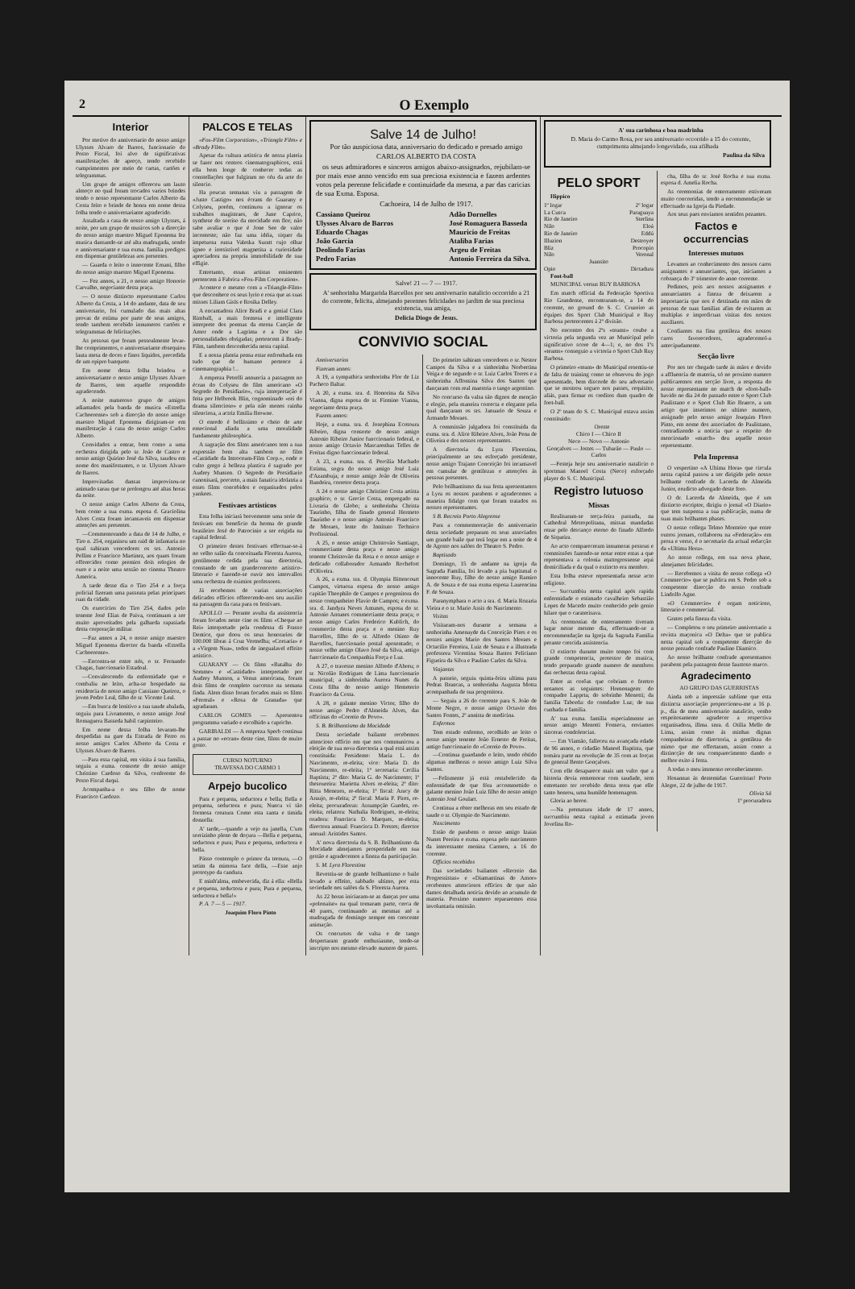2 O Exemplo
Interior
Por motivo do anniversario do nosso amigo Ulysses Alvaro de Barros, funcionario do Posto Fiscal, foi alvo de significativas manifestações de apreço, tendo recebido cumprimentos por meio de cartas, cartões e telegrammas.
Um grupo de amigos offereceu um lauto almoço no qual foram trocados varios brindes tendo o nosso representante Carlos Alberto da Costa feito o brinde de honra em nome dessa folha tendo o anniversariante agradecido.
Assaltada a casa do nosso amigo Ulysses, á noite, por um grupo de musicos sob a direcção do nosso amigo maestro Miguel Eponema fez musica dansando-se até alta madrugada, sendo o anniversariante e sua exma. familia prodigos em dispensar gentilelezas aos presentes.
— Guarda o leito o innocente Ernani, filho do nosso amigo maestro Miguel Eponema.
— Fez annos, a 21, o nosso amigo Honorio Carvalho, negociante desta praça.
— O nosso distincto representante Carlos Alberto da Costa, a 14 do andante, data de seu anniversario, foi cumulado das mais altas provas de estima por parte de seus amigos, tendo tambem recebido innumeros cartões e telegrammas de felicitações.
As pessoas que foram pessoalmente levar-lhe comprimentos, o anniversariante obsequiou lauta mesa de doces e finos liquidos, precedida de um opipro banquete.
Em nome desta folha brindou o anniversariante o nosso amigo Ulysses Alvaro de Barros, tem aquelle respondido agradecendo.
A noite numeroso grupo de amigos adiantados pela banda de musica «Estrella Cachoerense» sob a direcção do nosso amigo maestro Miguel Eponema dirigiram-se em manifestação á casa do nosso amigo Carlos Alberto.
Convidados a entrar, bem como a uma orchestra dirigida pelo sr. João de Castro e nosso amigo Quirino José da Silva, saudou em nome dos manifestantes, o sr. Ulysses Alvaro de Barros.
Improvisadas dansas improvisou-se animado sarau que se prolongou até altas horas da noite.
O nosso amigo Carlos Alberto da Costa, bem como a sua exma. esposa d. Graciolina Alves Costa foram incansaveis em dispensar attenções aos presentes.
—Commemorando a data de 14 de Julho, o Tiro n. 254, organisou um raid de infantaria no qual sahiram vencedores os srs. Antonio Pellins e Francisco Martinez, aos quaes foram offerecidos como premios dois relogios de ouro e a noite uma sessão no cinema Theatro America.
A tarde desse dia o Tiro 254 e a força policial fizeram uma passeata pelas principaes ruas da cidade.
Os exercicios do Tiro 254, dados pelo tenente José Elias de Paiva, continuam a ser muito aproveitados pela galharda rapasiada desta corporação militar.
—Faz annos a 24, o nosso amigo maestro Miguel Eponema director da banda «Estrella Cachoerense».
—Encontra-se entre nós, o sr. Fernando Chagas, funccionario Estadoal.
—Convalescendo da enfermidade que o combaliu no leito, acha-se hospedado na residencia do nosso amigo Cassiano Queiroz, o joven Pedro Leal, filho do sr. Vicente Leal.
—Em busca de lenitivo a sua saude abalada, seguiu para Livramento, o nosso amigo José Romaguera Basseda habil carpinteiro.
Em nome dessa folha levaram-lhe despedidas na gare da Estrada de Ferro os nosso amigos Carlos Alberto da Costa e Ulysses Alvaro de Barros.
—Para essa capital, em visita á sua familia, seguiu a exma. consorte do nosso amigo Christino Cardoso da Silva, conferente do Posto Fiscal daqui.
Acompanha-a o seu filho de nome Francisco Cardozo.
PALCOS E TELAS
«Fox-Film Corporation», «Triangle Film» e «Brady Film».
Apesar da cultura artistica de nossa plateia se fazer nos centros cinematographicos, está ella bem longe de conhecer todas as constellações que fulgiram no céu da arte do silencio.
Ha poucas semanas viu a passagem de «Justo Castigo» nos écrans do Guarany e Colyseu, porém, continuou a ignorar os trabalhos magistraes, de June Caprice, synthese do sorriso da mocidade em flor; não sabe avaliar o que é Jone See de valor inconteste; não faz uma idéia, siquer da impetuosa russa Valeska Suratt cujo olhar igneo e irresistivel magnetisa a curiosidade apreciadora na propria immobilidade de sua effigie.
Entretanto, essas artistas eminentes pertencem á Fabrica «Fox-Film Corporation».
Acontece o mesmo com a «Triangle-Film» que desconhece os seus lyrio e rosa que as suas misses Liliam Gisls e Rosika Delley.
A encantadora Alice Bradi e a genial Clara Rimball, a mais formosa e intelligente interprete dos poemas da eterna Canção de Amor onde a Lagrima e a Dor são personalidades obrigadas; pertencem á Brady-Film, tambem desconhecida nesta capital.
E a nossa plateia pensa estar enfronhada em tudo que de humano pertence á cinematographia !...
A empreza Petrelli annuncia a passagem no écran do Colyseu do film americano «O Segredo do Presidiario», cuja interpretação é feita por Helbrook Blin, cognominado «rei do drama silencioso» e pela não menos rainha silenciosa, a actriz Emilia Browne.
O enredo é bellissimo e cheio de arte emocional aliada a uma moralidade fundamente philosophica.
A sagração dos films americanos tem a sua expressão bem alta tambem no film «Castidade da Introceam-Film Corp.», onde o culto grego á belleza plastica é sagrado por Audrey Munsen. O Segredo do Presidiario canonisará, porcerto, a mais fanatica idolatria a esses films concebidos e organisados pelos yankees.
Festivaes artisticos
Esta folha iniciará brevemente uma serie de festivaes em beneficio da herma do grande brasileiro José do Patrocinio a ser erigida na capital federal.
O primeiro destes festivaes effectuar-se-á no velho salão da conceituada Floresta Aurora, gentilmente cedida pela sua directoria, constando de um grandeconcerto artistico-litterario e fazendo-se ouvir nos intervallos uma orchestra de eximios professores.
Já recebemos de varias associações delicados officios offerecendo-nos seu auxilio na passagem da casa para os festivaes.
APOLLO — Perante avulta da assistencia foram focados neste cine os films «Cheque ao Rei» interpretado pela condessa di Frasso Dentice, que doou os seus honorarios de 100.000 libras á Cruz Vermelha; «Corsaria» e a «Virgem Nua», todos de inegualavel effeito artistico.
GUARANY — Os films «Batalha do Somme» e «Castidade» interpretado por Audrey Munson, a Venus americana, foram dois films de completo successo na semana finda. Alem disso foram focados mais os films «Ferreal» e «Rosa de Granada» que agradaram.
CARLOS GOMES — Apresentou programma variado e escolhido a capricho.
GARIBALDI — A empreza Sperb continua a passar no «ecran» deste cine, films de muito gosto.
CURSO NOTURNO
TRAVESSA DO CARMO 1
Arpejo bucolico
Para e pequena, seductora e bella; Bella e pequena, seductora e pura; Nunca vi tão formosa creatura Como esta santa e timida donzella:
A' tarde,—quando a vejo na janella, C'um sorrizinho pleno de doçura —Bella e pequena, seductora e pura; Pura e pequena, seductora e bella.
Pásso contemplo o primor da ternura, —O setim da mimosa face della, —Esse anjo prototypo da candura.
E minh'alma, embevecida, diz á ella: «Bella e pequena, seductora e pura; Pura e pequena, seductora e bella!»
P. A. 7 — 5 — 1917.
Joaquim Floro Pinto
Salve 14 de Julho!
Por tão auspiciosa data, anniversario do dedicado e presado amigo
CARLOS ALBERTO DA COSTA
os seus admiradores e sinceros amigos abaixo-assignados, rejubilam-se por mais esse anno vencido em sua preciosa existencia e fazem ardentes votos pela perenne felicidade e continuidade da mesma, a par das caricias de sua Exma. Esposa.
Cachoeira, 14 de Julho de 1917.
Cassiano Queiroz
Ulysses Alvaro de Barros
Eduardo Chagas
João Garcia
Deolindo Farias
Pedro Farias
Adão Dornelles
José Romaguera Basseda
Mauricio de Freitas
Ataliba Farias
Argeu de Freitas
Antonio Ferreira da Silva.
Salve! 21 — 7 — 1917.
A' senhorinha Margarida Barcellos por seu anniversario natalicio occorrido a 21 do corrente, felicita, almejando perennes felicidades no jardim de sua preciosa existencia, sua amiga,
Delicia Diogo de Jesus.
CONVIVIO SOCIAL
Anniversarios
Fizeram annos:
A 19, a sympathica senhorinha Flor de Liz Pacheco Baltar.
A 20, a exma. sra. d. Honorina da Silva Vianna, digna esposa do sr. Firmino Vianna, negociante desta praça.
Fazem annos:
Hoje, a exma. sra. d. Josephina Ecotoura Ribeiro, digna consorte do nosso amigo Antonio Ribeiro Junior funccionario federal, o nosso amigo Octavio Mascarenhas Telles de Freitas digno funccionario federal.
A 23, a exma. sra. d. Percilia Machado Estima, sogra do nosso amigo José Luiz d'Azambuja; e nosso amigo João de Oliveira Bandeira, corretor desta praça.
A 24 o nosso amigo Christino Costa artista graphico; o sr. Grecio Costa, empregado na Livraria do Globo; a senhorinha Christa Taurinho, filha do finado general Hermeto Taurinho e o nosso amigo Antonio Francisco de Moraes, lente do Instituto Technico Profissional.
A 25, o nosso amigo Christovão Santiago, commerciante desta praça e nosso amigo tenente Christovão da Rosa e o nosso amigo e dedicado collaborador Armando Rochefort d'Oliveira.
A 26, a exma. sra. d. Olympia Bittencourt Campos, virtuosa esposa do nosso amigo capitão Theophilo de Campos e progenitora do nosso companheiro Flavio de Campos; e exma. sra. d. Jandyra Neves Antunes, esposa do sr. Antonio Antunes commerciante desta praça; o nosso amigo Carlos Frederico Kublich, do commercio desta praça e o menino Ruy Barcellos, filho do sr. Alfredo Otinto de Barcellos, funccionario postal aposentado; o nosso velho amigo Olavo José da Silva, antigo funccionario da Companhia Força e Luz.
A 27, o travesso menino Alfredo d'Abreu; o sr. Nicolão Rodrigues de Lima funccionario municipal; a sinhorinha Aurora Nunes da Costa filha do nosso amigo Hemeterio Francisco da Costa.
A 28, o galante menino Victor, filho do nosso amigo Pedro d'Almeida Alves, das officinas do «Correio do Povo».
S. B. Brilhantismo da Mocidade
Desta sociedade bailante recebemos attencioso officio em que nos communicou a eleição de sua nova directoria a qual está assim constituida: Presidente: Maria L. do Nascimento, re-eleita; vice: Maria D. do Nascimento, re-eleita; 1ª secretaria: Cecilia Baptista; 2ª dito: Maria G. do Nascimento; 1ª thesoureira: Marietta Alves re-eleita; 2ª dito: Ritta Menezes, re-eleita; 1ª fiscal: Aracy de Araujo, re-eleita; 2ª fiscal: Maria F. Pires, re-eleita; procuradoras: Assumpção Guedes, re-eleita; relatora: Nathalia Rodrigues, re-eleita; oradora: Francisca D. Marques, re-eleita; directora annual: Francisca D. Prestes; director annual: Aristides Santos.
A' nova directoria da S. B. Brilhantismo da Mocidade almejamos prosperidade em sua gestão e agradecemos a fineza da participação.
S. M. Lyra Florestina
Revestiu-se de grande brilhantismo o baile levado a effeito, sabbado ultimo, por esta sociedade nos salões da S. Floresta Aurora.
As 22 horas iniciaram-se as danças por uma «polonaise» na qual tomaram parte, cerca de 40 pares, continuando as mesmas até a madrugada de domingo sempre em crescente animação.
Os concursos de valsa e de tango despertaram grande enthusiasmo, tendo-se inscripto nos mesmo elevado numero de pares.
Do primeiro sahiram vencedores o sr. Nestor Campos da Silva e a sinhorinha Norbertina Veiga e do segundo o sr. Luiz Carlos Torres e a sinhorinha Affonsina Silva dos Santos que dançaram com real maestria o tango argentino.
No concurso da valsa são dignos de menção e elogio, pela maneira correcta e elegante pela qual dançaram os srs. Januario de Souza e Armando Moraes.
A commissão julgadora foi constituida da exma. sra. d. Alice Ribeiro Alves, João Pena de Oliveira e dos nossos representantes.
A directoria da Lyra Florestina, principalmente ao seu esforçado presidente, nosso amigo Trajano Conceição foi incansavel em cumular de gentilezas e attenções ás pessoas presentes.
Pelo brilhantismo da sua festa apresentamos a Lyra os nossos parabens e agradecemos a maneira fidalgo com que foram tratados os nossos representantes.
S B. Recreio Porto Alegrense
Para a commemorração do anniversario desta sociedade preparam os seus associados um grande baile que terá logar em a noite de 4 de Agosto nos salões do Theatro S. Pedro.
Baptisado
Domingo, 15 do andante na igreja da Sagrada Familia, foi levado a pia baptismal o innocente Ruy, filho do nosso amigo Ramiro A. de Souza e de sua exma esposa Laurencina F. de Souza.
Paranymphara o acto a sra. d. Maria Rozaria Vieira e o sr. Mario Assis do Nascimento.
Visitas
Visitaram-nos durante a semana a senhorinha Amenayde da Conceição Pires e os nossos amigos Mario dos Santos Moraes e Octacilio Ferreira, Luiz de Souza e a illustrada professora Vicentina Souza Bastos Feliciano Figueira da Silva e Paulino Carlos da Silva.
Viajantes
A passeio, seguiu quinta-feira ultima para Pedras Brancas, a senhorinha Augusta Motta acompanhada de sua progenitora.
— Seguiu a 26 do corrente para S. João de Monte Negro, o nosso amigo Octavio dos Santos Fontes, 2º annista de medicina.
Enfermos
Tem estado enfermo, recolhido ao leito o nosso amigo tenente João Ernesto de Freitas, antigo funccionario do «Correio do Povo».
—Continua guardando o leito, tendo obtido algumas melhoras o nosso amigo Luiz Silva Santos.
—Felismente já está restabelecido da enfermidade de que fóra accommettido o galante menino João Luiz filho do nosso amigo Antonio José Goulart.
Continua a obter melhoras em seu estado de saude o sr. Olympio do Nascimento.
Nascimento
Estão de parabens o nosso amigo Izaias Nunes Pereira e exma. esposa pelo nascimento da interessante menina Carmen, a 16 do corrente.
Officios recebidos
Das sociedades bailantes «Recreio das Progressistas» e «Diamantinas do Amor» recebemos attenciosos officios de que não damos detalhada noticia devido ao acumulo de materia. Proximo numero repararemos essa involuntaria omissão.
A' sua carinhosa e boa madrinha
D. Maria do Carmo Rosa, por seu anniversario occorrido a 15 do corrente, cumprimenta almejando longevidade, sua afilhada
Paulina da Silva
PELO SPORT
Hippico
1º logar 2º logar
La Cusca Paraguaya
Rio de Janeiro Sterlina
Nilo Eloá
Rio de Janeiro Eddú
Illuzion Destroyer
Bliz Procopio
Nilo Veronal
Juansito
Opio Dictadura
Foot-ball
MUNICIPAL versus RUY BARBOSA
Em match official da Federação Sportiva Rio Grandense, encontraram-se, a 14 do corrente, no ground do S. C. Cruzeiro as équipes dos Sport Club Municipal e Ruy Barbosa pertencentes á 2ª divisão.
No encontro dos 2ºs «teams» coube a victoria pela segunda vez ao Municipal pelo significativo score de 4—1; e, no dos 1ºs «teams» conseguio a victoria o Sport Club Ruy Barbosa.
O primeiro «team» do Municipal resentiu-se de falta de training como se observou do jogo apresentado, bem discorde do seu adversario que se mostrou seguro nos passes, requisito, aliás, para firmar os creditos dum quadro de foot-ball.
O 2º team do S. C. Municipal estava assim constituido:
Oreste
Chico I — Chico II
Neco — Novo — Antonio
Gonçalves — Jostes — Tubarão — Paulo — Carlos
—Festeja hoje seu anniversario natalicio o sportman Manoel Costa (Neco) esforçado player do S. C. Municipal.
Registro lutuoso
Missas
Realisaram-se terça-feira passada, na Cathedral Metropolitana, missas mandadas rezar pelo descanço eterno do finado Alfredo de Siqueira.
Ao acto compareceram innumeras pessoas e commissões fazendo-se notar entre estas a que representava a colonia mattogrossense aqui domiciliada e da qual o extincto era membro.
Esta folha esteve representada nesse acto religioso.
— Succumbiu nesta capital após rapida enfermidade o estimado cavalheiro Sebastião Lopes de Macedo muito conhecido pelo genio hilare que o caraterisava.
As ceremonias de enterramento tiveram lugar nesse mesmo dia, effectuando-se a encommendação na Igreja da Sagrada Familia perante crescida assistencia.
O extincto durante muito tempo foi com grande competencia, protessor de musica, tendo preparado grande numero de membros das orchestas desta capital.
Entre as corôas que cobriam o feretro notamos as seguintes: Homenagem: do compadre Lapprta; do sobrinho Menotti; da familia Taborda: do comdadre Luz; de sua cunhada e familia.
A' sua exma. familia especialmente ao nosso amigo Menotti Fonseca, enviamos sinceras condolencias.
— Em Viamão, falleceu na avançada edade de 96 annos, o cidadão Manoel Baptista, que tomára parte na revolução de 35 com as forças do general Bento Gonçalves.
Com elle desaparece mais um vulto que a historia devia rememorar com saudade, sem entretanto ter recebido desta terra que elle tanto honrou, uma humilde homenagem.
Gloria ao heroe.
—Na prematura idade de 17 annos, succumbiu nesta capital a estimada joven Jovelina Ro-
cha, filha do sr. José Rocha e sua exma. esposa d. Amelia Rocha.
As ceremonias de enterramento estiveram muito concorridas, tendo a encommendação se effectuado na Igreja da Piedade.
Aos seus paes enviamos sentidos pezames.
Factos e occurrencias
Interesses mutuos
Levamos ao conhecimento dos nossos caros assignantes e annunciantes, que, iniciamos a cobrança do 3º trimestre do anno corrente.
Pedimos, pois aos nossos assignantes e annunciantes a fineza de deixarem a importancia que nos é destinada em mãos de pessoas de suas familias afim de evitarem as multiplas e improficuas visitas dos nossos auxiliares.
Confiantes na fina gentileza dos nossos caros favorecedores, agradecemol-a antecipadamente.
Secção livre
Por nos ter chegado tarde ás mãos e devido a affluencia de materia, só no proximo numero publicaremos em secção livre, a resposta do nosso representante no match de «foot-ball» havido no dia 24 do passado entre o Sport Club Paulistano e o Sport Club Rio Branco, a um artigo que inserimos no ultimo numero, assignado pelo nosso amigo Joaquim Floro Pinto, em nome dos associados do Paulistano, contradizendo a noticia que a respeito do mencionado «match» deu aquelle nosso representante.
Pela Imprensa
O vespertino «A Ultima Hora» que circula nesta capital passou a ser dirigido pelo nosso brilhante confrade dr. Lacerda de Almeida Junior, erudicto advogado deste foro.
O dr. Lacerda de Almeida, que é um distincto escriptor, dirigiu o jornal «O Diario» que tem suspensa a sua publicação, numa de suas mais brilhantes phases.
O nosso collega Telmo Monteiro que entre outros jornaes, collaborou na «Federação» em prosa e verso, é o secretario da actual redacção da «Ultima Hora».
Ao nosso collega, em sua nova phase, almejamos felicidades.
— Recebemos a visita do nosso collega «O Commercio» que se publica em S. Pedro sob a competente direcção do nosso confrade Lindolfo Agne.
«O Commercio» é orgam noticioso, litterario e commercial.
Gratos pela fineza da visita.
— Completou o seu primeiro anniversario a revista maçonica «O Delta» que se publica nesta capital sob a competente direcção do nosso prezado confrade Paulino Diamico.
Ao nosso brilhante confrade apresentamos parabens pela passagem desse faustoso marco.
Agradecimento
AO GRUPO DAS GUERRISTAS
Ainda sob a impressão sublime que esta distincta associação proporcionou-me a 16 p. p., dia de meu anniversario natalicio, venho respeitosamente agradecer a respectiva organisadora, illma. snra. d. Otilia Mello de Lima, assim como ás minhas dignas companheiras de directoria, a gentileza do mimo que me offertaram, assim como a distincção de seu comparecimento dando o melhor exito á festa.
A todas o meu immenso reconhecimento.
Hosannas ás destemidas Guerristas! Porto Alegre, 22 de julho de 1917.
Olivia Sá
1ª procuradora